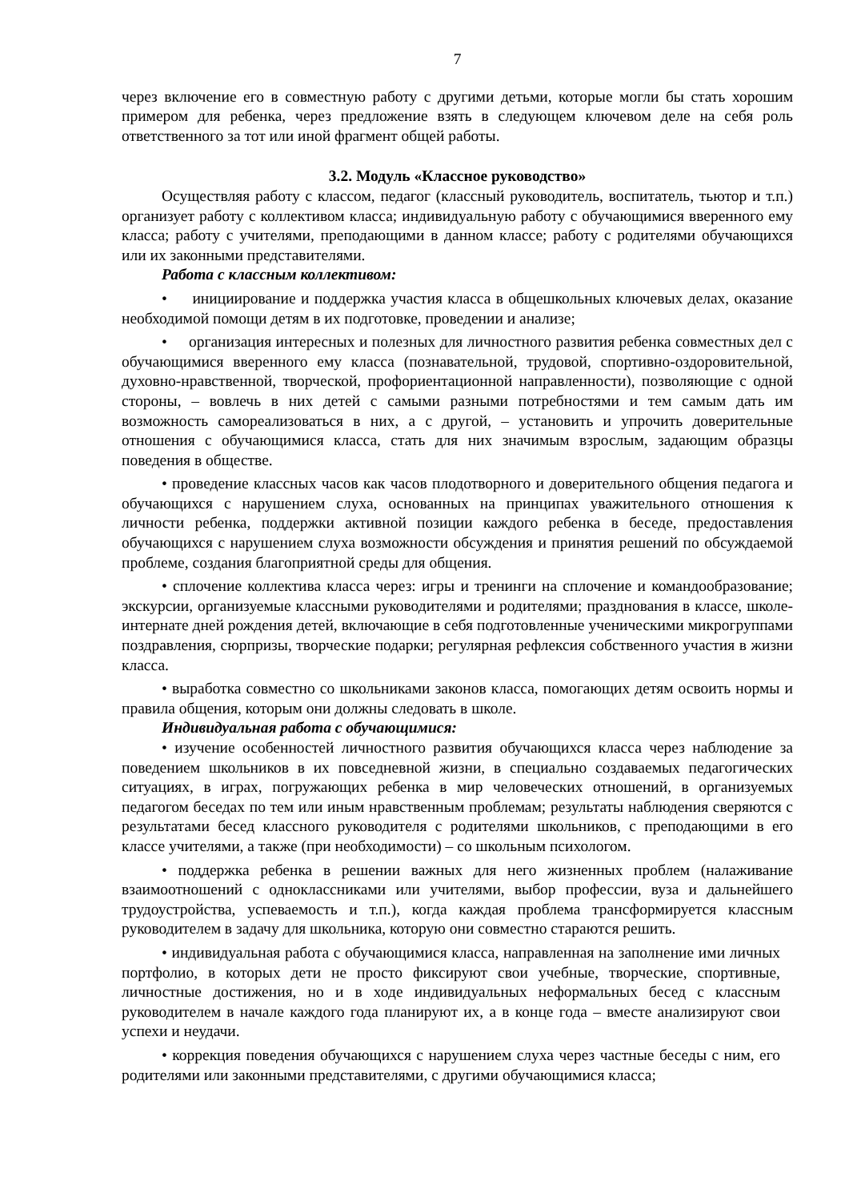7
через включение его в совместную работу с другими детьми, которые могли бы стать хорошим примером для ребенка, через предложение взять в следующем ключевом деле на себя роль ответственного за тот или иной фрагмент общей работы.
3.2. Модуль «Классное руководство»
Осуществляя работу с классом, педагог (классный руководитель, воспитатель, тьютор и т.п.) организует работу с коллективом класса; индивидуальную работу с обучающимися вверенного ему класса; работу с учителями, преподающими в данном классе; работу с родителями обучающихся или их законными представителями.
Работа с классным коллективом:
• инициирование и поддержка участия класса в общешкольных ключевых делах, оказание необходимой помощи детям в их подготовке, проведении и анализе;
• организация интересных и полезных для личностного развития ребенка совместных дел с обучающимися вверенного ему класса (познавательной, трудовой, спортивно-оздоровительной, духовно-нравственной, творческой, профориентационной направленности), позволяющие с одной стороны, – вовлечь в них детей с самыми разными потребностями и тем самым дать им возможность самореализоваться в них, а с другой, – установить и упрочить доверительные отношения с обучающимися класса, стать для них значимым взрослым, задающим образцы поведения в обществе.
• проведение классных часов как часов плодотворного и доверительного общения педагога и обучающихся с нарушением слуха, основанных на принципах уважительного отношения к личности ребенка, поддержки активной позиции каждого ребенка в беседе, предоставления обучающихся с нарушением слуха возможности обсуждения и принятия решений по обсуждаемой проблеме, создания благоприятной среды для общения.
• сплочение коллектива класса через: игры и тренинги на сплочение и командообразование; экскурсии, организуемые классными руководителями и родителями; празднования в классе, школе-интернате дней рождения детей, включающие в себя подготовленные ученическими микрогруппами поздравления, сюрпризы, творческие подарки; регулярная рефлексия собственного участия в жизни класса.
• выработка совместно со школьниками законов класса, помогающих детям освоить нормы и правила общения, которым они должны следовать в школе.
Индивидуальная работа с обучающимися:
• изучение особенностей личностного развития обучающихся класса через наблюдение за поведением школьников в их повседневной жизни, в специально создаваемых педагогических ситуациях, в играх, погружающих ребенка в мир человеческих отношений, в организуемых педагогом беседах по тем или иным нравственным проблемам; результаты наблюдения сверяются с результатами бесед классного руководителя с родителями школьников, с преподающими в его классе учителями, а также (при необходимости) – со школьным психологом.
• поддержка ребенка в решении важных для него жизненных проблем (налаживание взаимоотношений с одноклассниками или учителями, выбор профессии, вуза и дальнейшего трудоустройства, успеваемость и т.п.), когда каждая проблема трансформируется классным руководителем в задачу для школьника, которую они совместно стараются решить.
• индивидуальная работа с обучающимися класса, направленная на заполнение ими личных портфолио, в которых дети не просто фиксируют свои учебные, творческие, спортивные, личностные достижения, но и в ходе индивидуальных неформальных бесед с классным руководителем в начале каждого года планируют их, а в конце года – вместе анализируют свои успехи и неудачи.
• коррекция поведения обучающихся с нарушением слуха через частные беседы с ним, его родителями или законными представителями, с другими обучающимися класса;